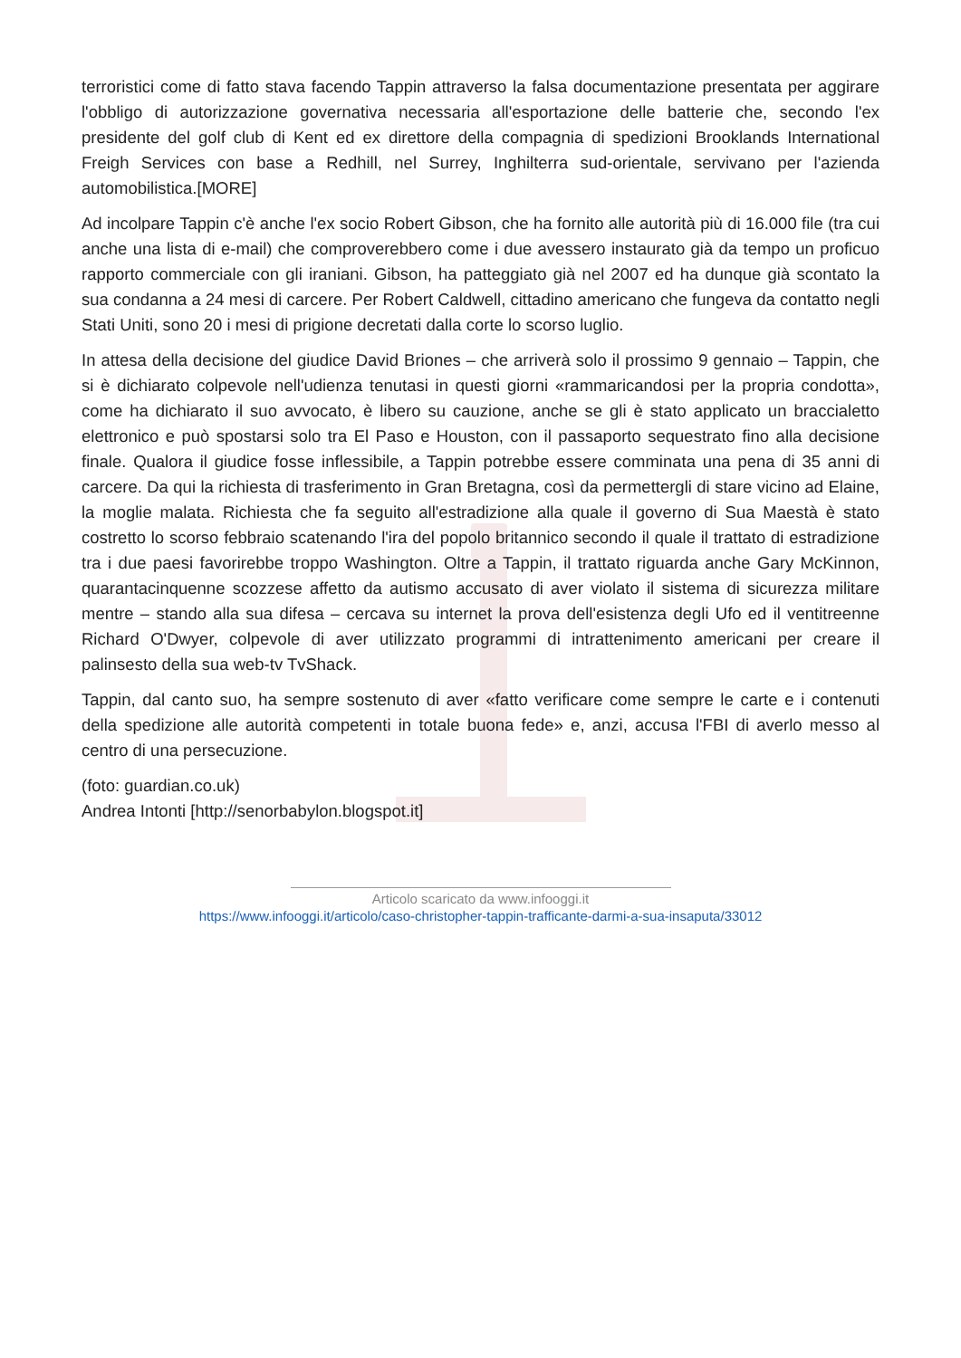terroristici come di fatto stava facendo Tappin attraverso la falsa documentazione presentata per aggirare l'obbligo di autorizzazione governativa necessaria all'esportazione delle batterie che, secondo l'ex presidente del golf club di Kent ed ex direttore della compagnia di spedizioni Brooklands International Freigh Services con base a Redhill, nel Surrey, Inghilterra sud-orientale, servivano per l'azienda automobilistica.[MORE]
Ad incolpare Tappin c'è anche l'ex socio Robert Gibson, che ha fornito alle autorità più di 16.000 file (tra cui anche una lista di e-mail) che comproverebbero come i due avessero instaurato già da tempo un proficuo rapporto commerciale con gli iraniani. Gibson, ha patteggiato già nel 2007 ed ha dunque già scontato la sua condanna a 24 mesi di carcere. Per Robert Caldwell, cittadino americano che fungeva da contatto negli Stati Uniti, sono 20 i mesi di prigione decretati dalla corte lo scorso luglio.
In attesa della decisione del giudice David Briones – che arriverà solo il prossimo 9 gennaio – Tappin, che si è dichiarato colpevole nell'udienza tenutasi in questi giorni «rammaricandosi per la propria condotta», come ha dichiarato il suo avvocato, è libero su cauzione, anche se gli è stato applicato un braccialetto elettronico e può spostarsi solo tra El Paso e Houston, con il passaporto sequestrato fino alla decisione finale. Qualora il giudice fosse inflessibile, a Tappin potrebbe essere comminata una pena di 35 anni di carcere. Da qui la richiesta di trasferimento in Gran Bretagna, così da permettergli di stare vicino ad Elaine, la moglie malata. Richiesta che fa seguito all'estradizione alla quale il governo di Sua Maestà è stato costretto lo scorso febbraio scatenando l'ira del popolo britannico secondo il quale il trattato di estradizione tra i due paesi favorirebbe troppo Washington. Oltre a Tappin, il trattato riguarda anche Gary McKinnon, quarantacinquenne scozzese affetto da autismo accusato di aver violato il sistema di sicurezza militare mentre – stando alla sua difesa – cercava su internet la prova dell'esistenza degli Ufo ed il ventitreenne Richard O'Dwyer, colpevole di aver utilizzato programmi di intrattenimento americani per creare il palinsesto della sua web-tv TvShack.
Tappin, dal canto suo, ha sempre sostenuto di aver «fatto verificare come sempre le carte e i contenuti della spedizione alle autorità competenti in totale buona fede» e, anzi, accusa l'FBI di averlo messo al centro di una persecuzione.
(foto: guardian.co.uk)
Andrea Intonti [http://senorbabylon.blogspot.it]
Articolo scaricato da www.infooggi.it
https://www.infooggi.it/articolo/caso-christopher-tappin-trafficante-darmi-a-sua-insaputa/33012